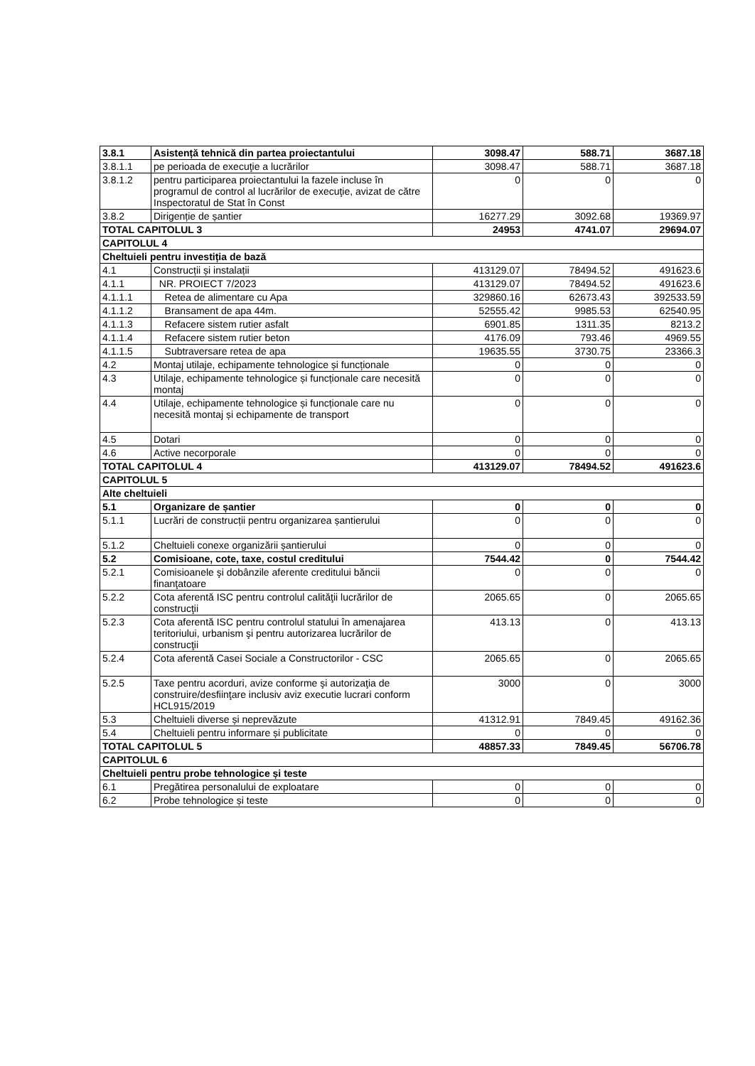| 3.8.1 | Asistență tehnică din partea proiectantului | 3098.47 | 588.71 | 3687.18 |
| 3.8.1.1 | pe perioada de execuţie a lucrărilor | 3098.47 | 588.71 | 3687.18 |
| 3.8.1.2 | pentru participarea proiectantului la fazele incluse în programul de control al lucrărilor de execuţie, avizat de către Inspectoratul de Stat în Const | 0 | 0 | 0 |
| 3.8.2 | Dirigenție de șantier | 16277.29 | 3092.68 | 19369.97 |
| TOTAL CAPITOLUL 3 | | 24953 | 4741.07 | 29694.07 |
| CAPITOLUL 4 | | | | |
| Cheltuieli pentru investiția de bază | | | | |
| 4.1 | Construcții și instalații | 413129.07 | 78494.52 | 491623.6 |
| 4.1.1 | NR. PROIECT 7/2023 | 413129.07 | 78494.52 | 491623.6 |
| 4.1.1.1 | Retea de alimentare cu Apa | 329860.16 | 62673.43 | 392533.59 |
| 4.1.1.2 | Bransament de apa 44m. | 52555.42 | 9985.53 | 62540.95 |
| 4.1.1.3 | Refacere sistem rutier asfalt | 6901.85 | 1311.35 | 8213.2 |
| 4.1.1.4 | Refacere sistem rutier beton | 4176.09 | 793.46 | 4969.55 |
| 4.1.1.5 | Subtraversare retea de apa | 19635.55 | 3730.75 | 23366.3 |
| 4.2 | Montaj utilaje, echipamente tehnologice și funcționale | 0 | 0 | 0 |
| 4.3 | Utilaje, echipamente tehnologice și funcționale care necesită montaj | 0 | 0 | 0 |
| 4.4 | Utilaje, echipamente tehnologice și funcționale care nu necesită montaj și echipamente de transport | 0 | 0 | 0 |
| 4.5 | Dotari | 0 | 0 | 0 |
| 4.6 | Active necorporale | 0 | 0 | 0 |
| TOTAL CAPITOLUL 4 | | 413129.07 | 78494.52 | 491623.6 |
| CAPITOLUL 5 | | | | |
| Alte cheltuieli | | | | |
| 5.1 | Organizare de șantier | 0 | 0 | 0 |
| 5.1.1 | Lucrări de construcții pentru organizarea șantierului | 0 | 0 | 0 |
| 5.1.2 | Cheltuieli conexe organizării șantierului | 0 | 0 | 0 |
| 5.2 | Comisioane, cote, taxe, costul creditului | 7544.42 | 0 | 7544.42 |
| 5.2.1 | Comisioanele şi dobânzile aferente creditului băncii finanţatoare | 0 | 0 | 0 |
| 5.2.2 | Cota aferentă ISC pentru controlul calităţii lucrărilor de construcţii | 2065.65 | 0 | 2065.65 |
| 5.2.3 | Cota aferentă ISC pentru controlul statului în amenajarea teritoriului, urbanism şi pentru autorizarea lucrărilor de construcţii | 413.13 | 0 | 413.13 |
| 5.2.4 | Cota aferentă Casei Sociale a Constructorilor - CSC | 2065.65 | 0 | 2065.65 |
| 5.2.5 | Taxe pentru acorduri, avize conforme şi autorizaţia de construire/desfiinţare inclusiv aviz executie lucrari conform HCL915/2019 | 3000 | 0 | 3000 |
| 5.3 | Cheltuieli diverse și neprevăzute | 41312.91 | 7849.45 | 49162.36 |
| 5.4 | Cheltuieli pentru informare și publicitate | 0 | 0 | 0 |
| TOTAL CAPITOLUL 5 | | 48857.33 | 7849.45 | 56706.78 |
| CAPITOLUL 6 | | | | |
| Cheltuieli pentru probe tehnologice și teste | | | | |
| 6.1 | Pregătirea personalului de exploatare | 0 | 0 | 0 |
| 6.2 | Probe tehnologice și teste | 0 | 0 | 0 |